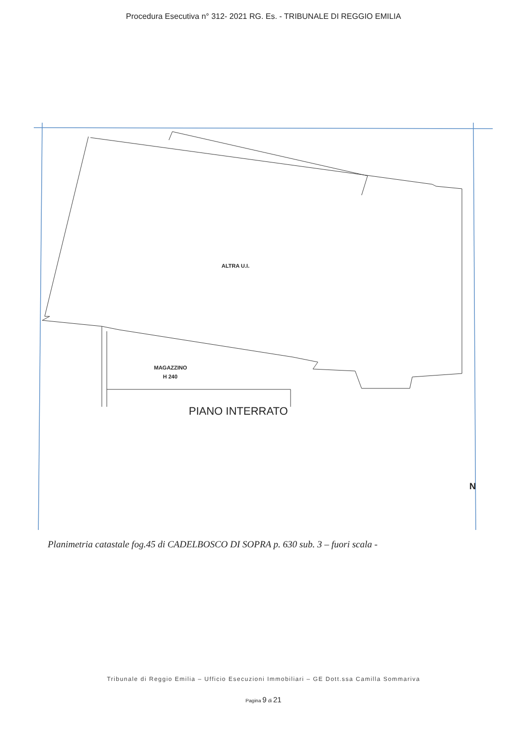Procedura Esecutiva n° 312- 2021 RG. Es. - TRIBUNALE DI REGGIO EMILIA
ALTRA U.I.
MAGAZZINO
H 240
PIANO INTERRATO
N
Planimetria catastale fog.45 di CADELBOSCO DI SOPRA p. 630 sub. 3 – fuori scala -
Tribunale di Reggio Emilia – Ufficio Esecuzioni Immobiliari – GE Dott.ssa Camilla Sommariva
Pagina 9 di 21